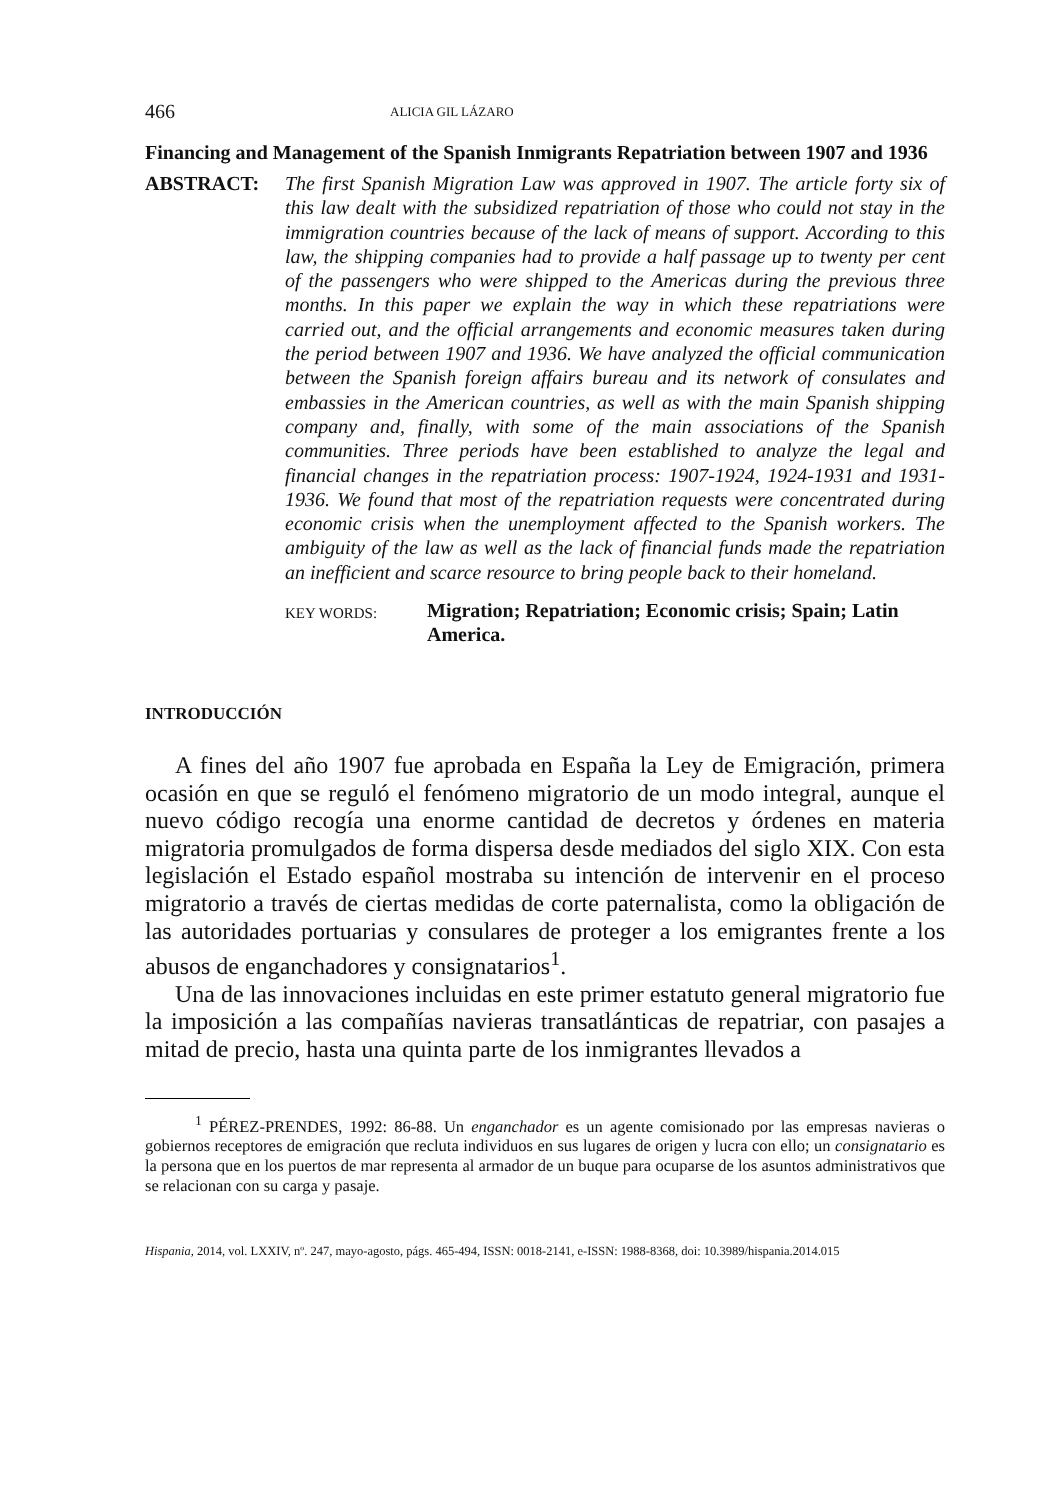466 ALICIA GIL LÁZARO
Financing and Management of the Spanish Inmigrants Repatriation between 1907 and 1936
ABSTRACT: The first Spanish Migration Law was approved in 1907. The article forty six of this law dealt with the subsidized repatriation of those who could not stay in the immigration countries because of the lack of means of support. According to this law, the shipping companies had to provide a half passage up to twenty per cent of the passengers who were shipped to the Americas during the previous three months. In this paper we explain the way in which these repatriations were carried out, and the official arrangements and economic measures taken during the period between 1907 and 1936. We have analyzed the official communication between the Spanish foreign affairs bureau and its network of consulates and embassies in the American countries, as well as with the main Spanish shipping company and, finally, with some of the main associations of the Spanish communities. Three periods have been established to analyze the legal and financial changes in the repatriation process: 1907-1924, 1924-1931 and 1931-1936. We found that most of the repatriation requests were concentrated during economic crisis when the unemployment affected to the Spanish workers. The ambiguity of the law as well as the lack of financial funds made the repatriation an inefficient and scarce resource to bring people back to their homeland.
KEY WORDS:
Migration; Repatriation; Economic crisis; Spain; Latin America.
INTRODUCCIÓN
A fines del año 1907 fue aprobada en España la Ley de Emigración, primera ocasión en que se reguló el fenómeno migratorio de un modo integral, aunque el nuevo código recogía una enorme cantidad de decretos y órdenes en materia migratoria promulgados de forma dispersa desde mediados del siglo XIX. Con esta legislación el Estado español mostraba su intención de intervenir en el proceso migratorio a través de ciertas medidas de corte paternalista, como la obligación de las autoridades portuarias y consulares de proteger a los emigrantes frente a los abusos de enganchadores y consignatarios<sup>1</sup>.
Una de las innovaciones incluidas en este primer estatuto general migratorio fue la imposición a las compañías navieras transatlánticas de repatriar, con pasajes a mitad de precio, hasta una quinta parte de los inmigrantes llevados a
<sup>1</sup> PÉREZ-PRENDES, 1992: 86-88. Un enganchador es un agente comisionado por las empresas navieras o gobiernos receptores de emigración que recluta individuos en sus lugares de origen y lucra con ello; un consignatario es la persona que en los puertos de mar representa al armador de un buque para ocuparse de los asuntos administrativos que se relacionan con su carga y pasaje.
Hispania, 2014, vol. LXXIV, nº. 247, mayo-agosto, págs. 465-494, ISSN: 0018-2141, e-ISSN: 1988-8368, doi: 10.3989/hispania.2014.015